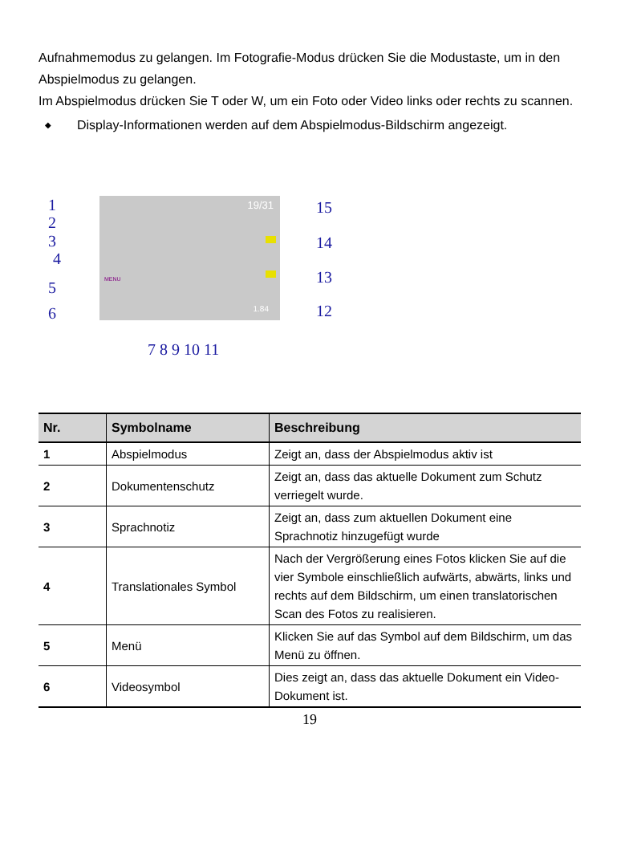Aufnahmemodus zu gelangen. Im Fotografie-Modus drücken Sie die Modustaste, um in den Abspielmodus zu gelangen.
Im Abspielmodus drücken Sie T oder W, um ein Foto oder Video links oder rechts zu scannen.
◆ Display-Informationen werden auf dem Abspielmodus-Bildschirm angezeigt.
19/31
1.84
MENU
1
2
3
4
5
6
15
14
13
12
7 8 9 10 11
| Nr. | Symbolname | Beschreibung |
| --- | --- | --- |
| 1 | Abspielmodus | Zeigt an, dass der Abspielmodus aktiv ist |
| 2 | Dokumentenschutz | Zeigt an, dass das aktuelle Dokument zum Schutz verriegelt wurde. |
| 3 | Sprachnotiz | Zeigt an, dass zum aktuellen Dokument eine Sprachnotiz hinzugefügt wurde |
| 4 | Translationales Symbol | Nach der Vergrößerung eines Fotos klicken Sie auf die vier Symbole einschließlich aufwärts, abwärts, links und rechts auf dem Bildschirm, um einen translatorischen Scan des Fotos zu realisieren. |
| 5 | Menü | Klicken Sie auf das Symbol auf dem Bildschirm, um das Menü zu öffnen. |
| 6 | Videosymbol | Dies zeigt an, dass das aktuelle Dokument ein Video-Dokument ist. |
19